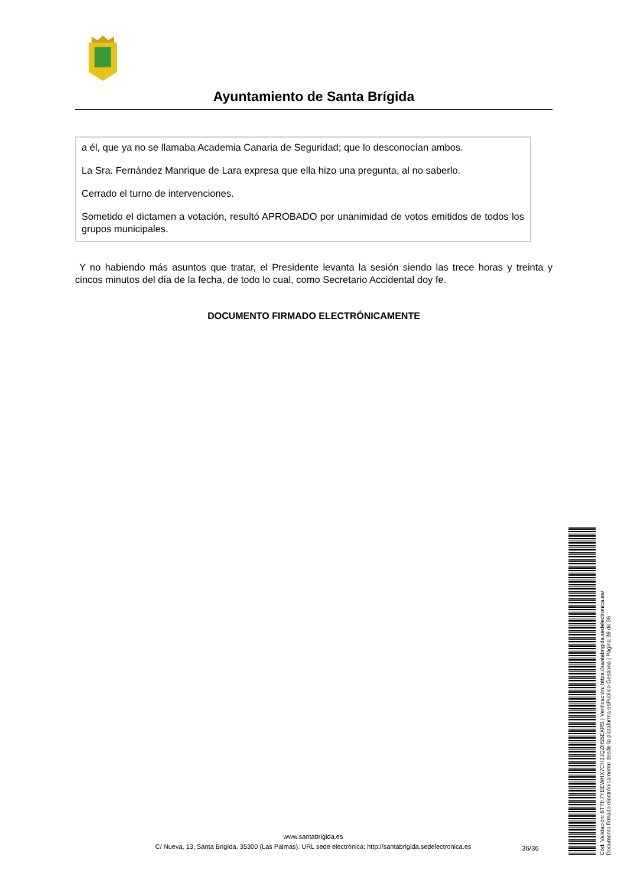Ayuntamiento de Santa Brígida
a él, que ya no se llamaba Academia Canaria de Seguridad; que lo desconocían ambos.
La Sra. Fernández Manrique de Lara expresa que ella hizo una pregunta, al no saberlo.
Cerrado el turno de intervenciones.
Sometido el dictamen a votación, resultó APROBADO por unanimidad de votos emitidos de todos los grupos municipales.
Y no habiendo más asuntos que tratar, el Presidente levanta la sesión siendo las trece horas y treinta y cincos minutos del día de la fecha, de todo lo cual, como Secretario Accidental doy fe.
DOCUMENTO FIRMADO ELECTRÓNICAMENTE
www.santabrigida.es
C/ Nueva, 13, Santa Brigída. 35300 (Las Palmas). URL sede electrónica: http://santabrigida.sedelectronica.es
36/36
Cód. Validación: 6TTH7YEEWHX7CH3JQZH55EXRS | Verificación: https://santabrigida.sedelectronica.es/
Documento firmado electrónicamente desde la plataforma esPublico Gestiona | Página 36 de 36